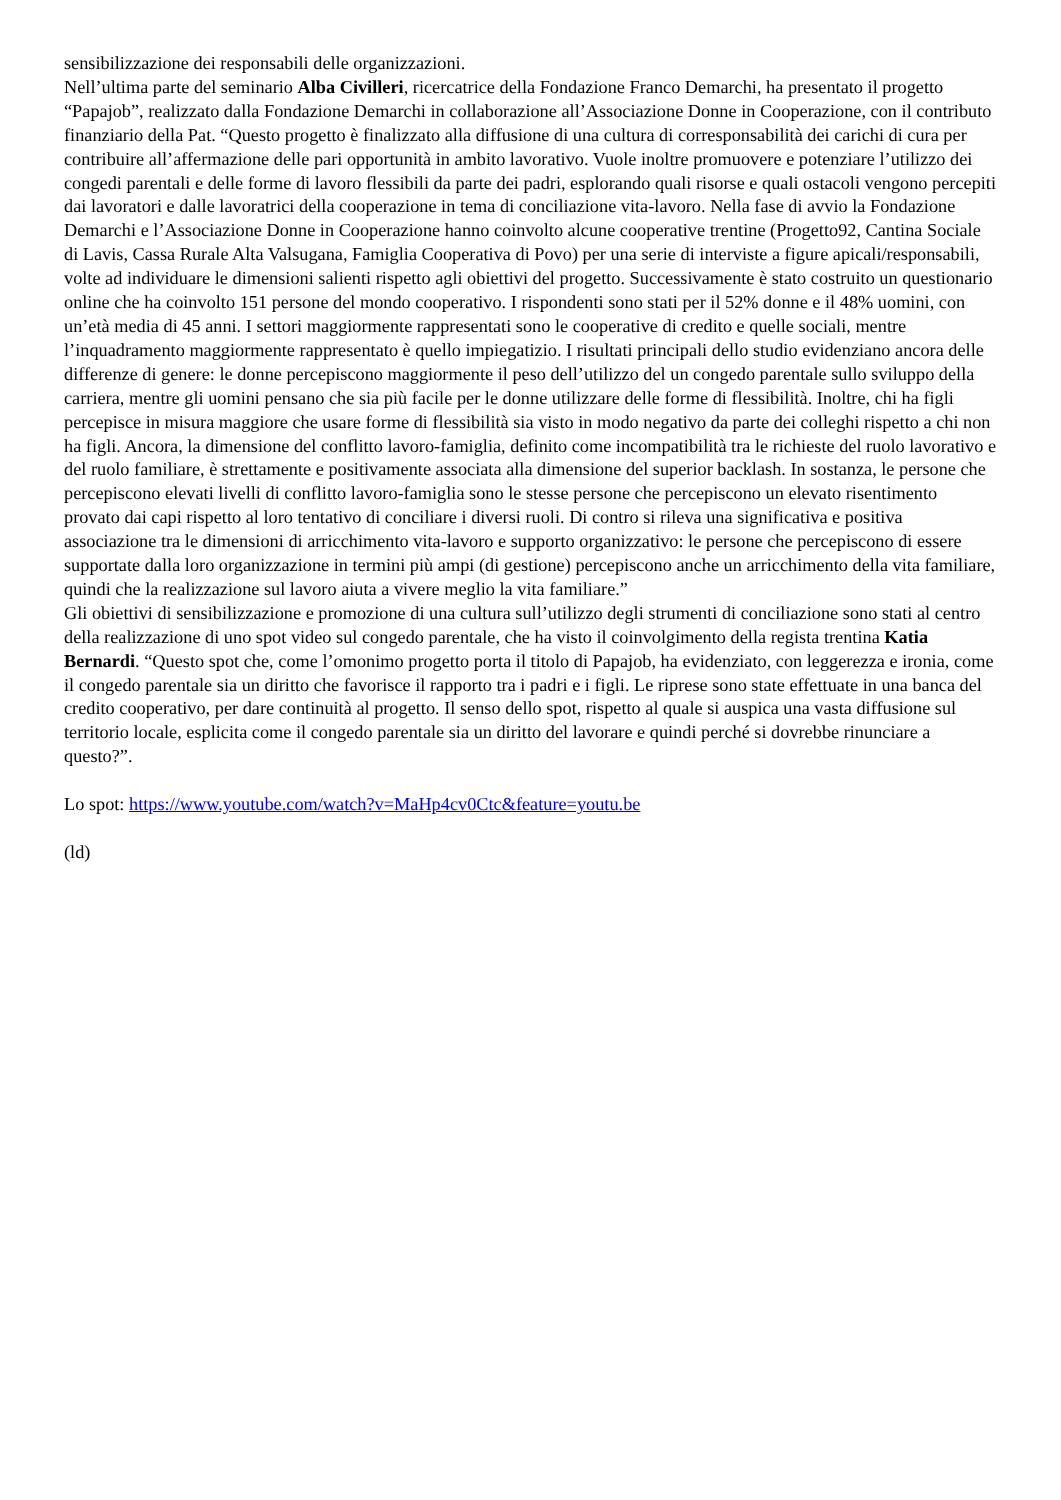sensibilizzazione dei responsabili delle organizzazioni.
Nell’ultima parte del seminario Alba Civilleri, ricercatrice della Fondazione Franco Demarchi, ha presentato il progetto “Papajob”, realizzato dalla Fondazione Demarchi in collaborazione all’Associazione Donne in Cooperazione, con il contributo finanziario della Pat. “Questo progetto è finalizzato alla diffusione di una cultura di corresponsabilità dei carichi di cura per contribuire all’affermazione delle pari opportunità in ambito lavorativo. Vuole inoltre promuovere e potenziare l’utilizzo dei congedi parentali e delle forme di lavoro flessibili da parte dei padri, esplorando quali risorse e quali ostacoli vengono percepiti dai lavoratori e dalle lavoratrici della cooperazione in tema di conciliazione vita-lavoro. Nella fase di avvio la Fondazione Demarchi e l’Associazione Donne in Cooperazione hanno coinvolto alcune cooperative trentine (Progetto92, Cantina Sociale di Lavis, Cassa Rurale Alta Valsugana, Famiglia Cooperativa di Povo) per una serie di interviste a figure apicali/responsabili, volte ad individuare le dimensioni salienti rispetto agli obiettivi del progetto. Successivamente è stato costruito un questionario online che ha coinvolto 151 persone del mondo cooperativo. I rispondenti sono stati per il 52% donne e il 48% uomini, con un’età media di 45 anni. I settori maggiormente rappresentati sono le cooperative di credito e quelle sociali, mentre l’inquadramento maggiormente rappresentato è quello impiegatizio. I risultati principali dello studio evidenziano ancora delle differenze di genere: le donne percepiscono maggiormente il peso dell’utilizzo del un congedo parentale sullo sviluppo della carriera, mentre gli uomini pensano che sia più facile per le donne utilizzare delle forme di flessibilità. Inoltre, chi ha figli percepisce in misura maggiore che usare forme di flessibilità sia visto in modo negativo da parte dei colleghi rispetto a chi non ha figli. Ancora, la dimensione del conflitto lavoro-famiglia, definito come incompatibilità tra le richieste del ruolo lavorativo e del ruolo familiare, è strettamente e positivamente associata alla dimensione del superior backlash. In sostanza, le persone che percepiscono elevati livelli di conflitto lavoro-famiglia sono le stesse persone che percepiscono un elevato risentimento provato dai capi rispetto al loro tentativo di conciliare i diversi ruoli. Di contro si rileva una significativa e positiva associazione tra le dimensioni di arricchimento vita-lavoro e supporto organizzativo: le persone che percepiscono di essere supportate dalla loro organizzazione in termini più ampi (di gestione) percepiscono anche un arricchimento della vita familiare, quindi che la realizzazione sul lavoro aiuta a vivere meglio la vita familiare.”
Gli obiettivi di sensibilizzazione e promozione di una cultura sull’utilizzo degli strumenti di conciliazione sono stati al centro della realizzazione di uno spot video sul congedo parentale, che ha visto il coinvolgimento della regista trentina Katia Bernardi. “Questo spot che, come l’omonimo progetto porta il titolo di Papajob, ha evidenziato, con leggerezza e ironia, come il congedo parentale sia un diritto che favorisce il rapporto tra i padri e i figli. Le riprese sono state effettuate in una banca del credito cooperativo, per dare continuità al progetto. Il senso dello spot, rispetto al quale si auspica una vasta diffusione sul territorio locale, esplicita come il congedo parentale sia un diritto del lavorare e quindi perché si dovrebbe rinunciare a questo?”.
Lo spot: https://www.youtube.com/watch?v=MaHp4cv0Ctc&feature=youtu.be
(ld)